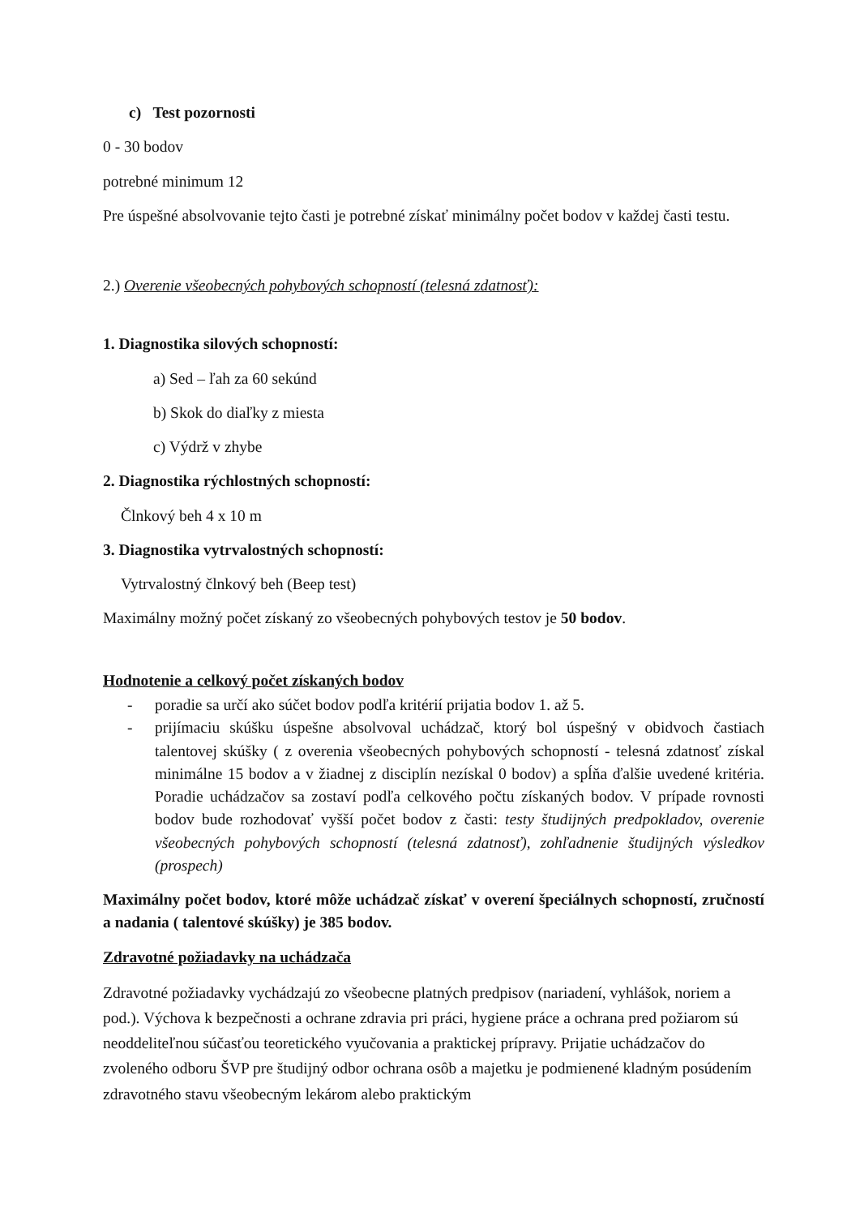c) Test pozornosti
0 - 30 bodov
potrebné minimum 12
Pre úspešné absolvovanie tejto časti je potrebné získať minimálny počet bodov v každej časti testu.
2.) Overenie všeobecných pohybových schopností (telesná zdatnosť):
1. Diagnostika silových schopností:
a) Sed – ľah za 60 sekúnd
b) Skok do diaľky z miesta
c) Výdrž v zhybe
2. Diagnostika rýchlostných schopností:
Člnkový beh 4 x 10 m
3. Diagnostika vytrvalostných schopností:
Vytrvalostný člnkový beh (Beep test)
Maximálny možný počet získaný zo všeobecných pohybových testov je 50 bodov.
Hodnotenie a celkový počet získaných bodov
- poradie sa určí ako súčet bodov podľa kritérií prijatia bodov 1. až 5.
- prijímaciu skúšku úspešne absolvoval uchádzač, ktorý bol úspešný v obidvoch častiach talentovej skúšky ( z overenia všeobecných pohybových schopností - telesná zdatnosť získal minimálne 15 bodov a v žiadnej z disciplín nezískal 0 bodov) a spĺňa ďalšie uvedené kritéria. Poradie uchádzačov sa zostaví podľa celkového počtu získaných bodov. V prípade rovnosti bodov bude rozhodovať vyšší počet bodov z časti: testy študijných predpokladov, overenie všeobecných pohybových schopností (telesná zdatnosť), zohľadnenie študijných výsledkov (prospech)
Maximálny počet bodov, ktoré môže uchádzač získať v overení špeciálnych schopností, zručností a nadania ( talentové skúšky) je 385 bodov.
Zdravotné požiadavky na uchádzača
Zdravotné požiadavky vychádzajú zo všeobecne platných predpisov (nariadení, vyhlášok, noriem a pod.). Výchova k bezpečnosti a ochrane zdravia pri práci, hygiene práce a ochrana pred požiarom sú neoddeliteľnou súčasťou teoretického vyučovania a praktickej prípravy. Prijatie uchádzačov do zvoleného odboru ŠVP pre študijný odbor ochrana osôb a majetku je podmienené kladným posúdením zdravotného stavu všeobecným lekárom alebo praktickým